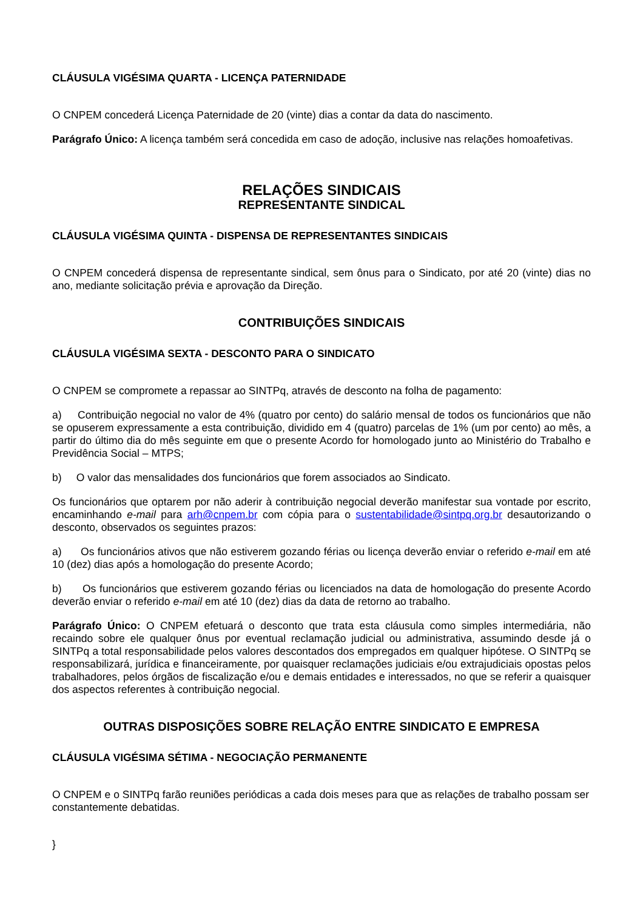CLÁUSULA VIGÉSIMA QUARTA - LICENÇA PATERNIDADE
O CNPEM concederá Licença Paternidade de 20 (vinte) dias a contar da data do nascimento.
Parágrafo Único: A licença também será concedida em caso de adoção, inclusive nas relações homoafetivas.
RELAÇÕES SINDICAIS
REPRESENTANTE SINDICAL
CLÁUSULA VIGÉSIMA QUINTA - DISPENSA DE REPRESENTANTES SINDICAIS
O CNPEM concederá dispensa de representante sindical, sem ônus para o Sindicato, por até 20 (vinte) dias no ano, mediante solicitação prévia e aprovação da Direção.
CONTRIBUIÇÕES SINDICAIS
CLÁUSULA VIGÉSIMA SEXTA - DESCONTO PARA O SINDICATO
O CNPEM se compromete a repassar ao SINTPq, através de desconto na folha de pagamento:
a) Contribuição negocial no valor de 4% (quatro por cento) do salário mensal de todos os funcionários que não se opuserem expressamente a esta contribuição, dividido em 4 (quatro) parcelas de 1% (um por cento) ao mês, a partir do último dia do mês seguinte em que o presente Acordo for homologado junto ao Ministério do Trabalho e Previdência Social – MTPS;
b) O valor das mensalidades dos funcionários que forem associados ao Sindicato.
Os funcionários que optarem por não aderir à contribuição negocial deverão manifestar sua vontade por escrito, encaminhando e-mail para arh@cnpem.br com cópia para o sustentabilidade@sintpq.org.br desautorizando o desconto, observados os seguintes prazos:
a) Os funcionários ativos que não estiverem gozando férias ou licença deverão enviar o referido e-mail em até 10 (dez) dias após a homologação do presente Acordo;
b) Os funcionários que estiverem gozando férias ou licenciados na data de homologação do presente Acordo deverão enviar o referido e-mail em até 10 (dez) dias da data de retorno ao trabalho.
Parágrafo Único: O CNPEM efetuará o desconto que trata esta cláusula como simples intermediária, não recaindo sobre ele qualquer ônus por eventual reclamação judicial ou administrativa, assumindo desde já o SINTPq a total responsabilidade pelos valores descontados dos empregados em qualquer hipótese. O SINTPq se responsabilizará, jurídica e financeiramente, por quaisquer reclamações judiciais e/ou extrajudiciais opostas pelos trabalhadores, pelos órgãos de fiscalização e/ou e demais entidades e interessados, no que se referir a quaisquer dos aspectos referentes à contribuição negocial.
OUTRAS DISPOSIÇÕES SOBRE RELAÇÃO ENTRE SINDICATO E EMPRESA
CLÁUSULA VIGÉSIMA SÉTIMA - NEGOCIAÇÃO PERMANENTE
O CNPEM e o SINTPq farão reuniões periódicas a cada dois meses para que as relações de trabalho possam ser constantemente debatidas.
}